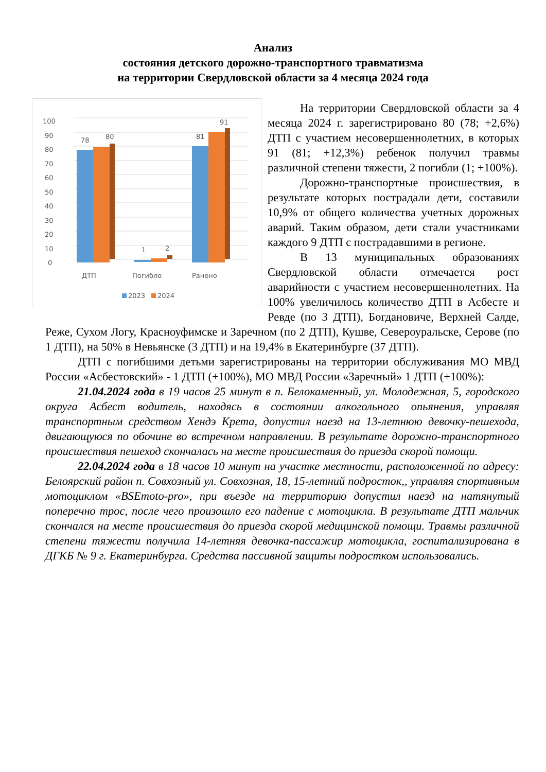Анализ
состояния детского дорожно-транспортного травматизма
на территории Свердловской области за 4 месяца 2024 года
100
90
80
70
60
50
40
30
20
10
0
78
80
1
2
81
91
ДТП
Погибло
Ранено
2023
2024
На территории Свердловской области за 4 месяца 2024 г. зарегистрировано 80 (78; +2,6%) ДТП с участием несовершеннолетних, в которых 91 (81; +12,3%) ребенок получил травмы различной степени тяжести, 2 погибли (1; +100%).
Дорожно-транспортные происшествия, в результате которых пострадали дети, составили 10,9% от общего количества учетных дорожных аварий. Таким образом, дети стали участниками каждого 9 ДТП с пострадавшими в регионе.
В 13 муниципальных образованиях Свердловской области отмечается рост аварийности с участием несовершеннолетних. На 100% увеличилось количество ДТП в Асбесте и Ревде (по 3 ДТП), Богдановиче, Верхней Салде, Реже, Сухом Логу, Красноуфимске и Заречном (по 2 ДТП), Кушве, Североуральске, Серове (по 1 ДТП), на 50% в Невьянске (3 ДТП) и на 19,4% в Екатеринбурге (37 ДТП).
ДТП с погибшими детьми зарегистрированы на территории обслуживания МО МВД России «Асбестовский» - 1 ДТП (+100%), МО МВД России «Заречный» 1 ДТП (+100%):
21.04.2024 года в 19 часов 25 минут в п. Белокаменный, ул. Молодежная, 5, городского округа Асбест водитель, находясь в состоянии алкогольного опьянения, управляя транспортным средством Хендэ Крета, допустил наезд на 13-летнюю девочку-пешехода, двигающуюся по обочине во встречном направлении. В результате дорожно-транспортного происшествия пешеход скончалась на месте происшествия до приезда скорой помощи.
22.04.2024 года в 18 часов 10 минут на участке местности, расположенной по адресу: Белоярский район п. Совхозный ул. Совхозная, 18, 15-летний подросток,, управляя спортивным мотоциклом «BSEmoto-pro», при въезде на территорию допустил наезд на натянутый поперечно трос, после чего произошло его падение с мотоцикла. В результате ДТП мальчик скончался на месте происшествия до приезда скорой медицинской помощи. Травмы различной степени тяжести получила 14-летняя девочка-пассажир мотоцикла, госпитализирована в ДГКБ № 9 г. Екатеринбурга. Средства пассивной защиты подростком использовались.